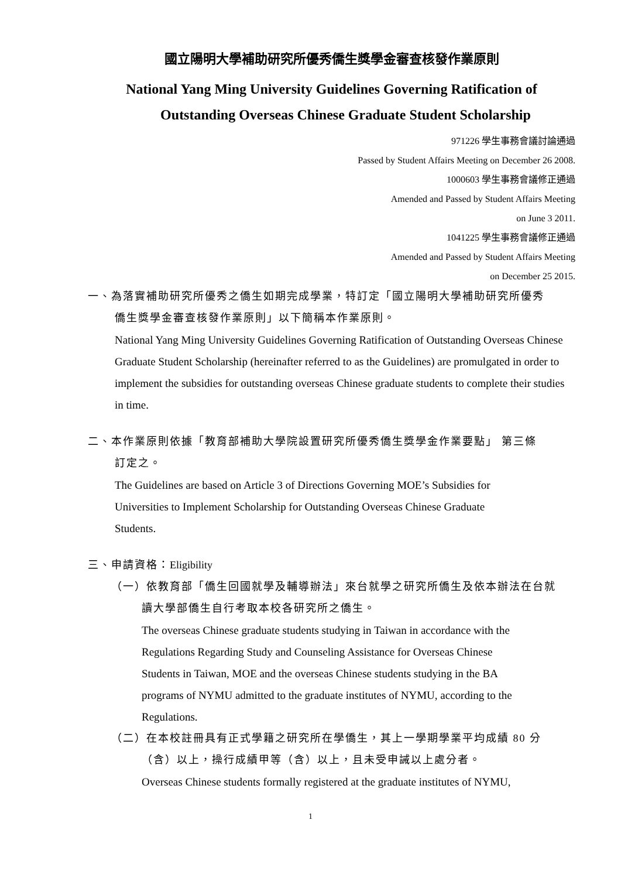國立陽明大學補助研究所優秀僑生獎學金審查核發作業原則
National Yang Ming University Guidelines Governing Ratification of
Outstanding Overseas Chinese Graduate Student Scholarship
971226 學生事務會議討論通過
Passed by Student Affairs Meeting on December 26 2008.
1000603 學生事務會議修正通過
Amended and Passed by Student Affairs Meeting
on June 3 2011.
1041225 學生事務會議修正通過
Amended and Passed by Student Affairs Meeting
on December 25 2015.
一、為落實補助研究所優秀之僑生如期完成學業，特訂定「國立陽明大學補助研究所優秀
僑生獎學金審查核發作業原則」以下簡稱本作業原則。
National Yang Ming University Guidelines Governing Ratification of Outstanding Overseas Chinese Graduate Student Scholarship (hereinafter referred to as the Guidelines) are promulgated in order to implement the subsidies for outstanding overseas Chinese graduate students to complete their studies in time.
二、本作業原則依據「教育部補助大學院設置研究所優秀僑生獎學金作業要點」 第三條
訂定之。
The Guidelines are based on Article 3 of Directions Governing MOE’s Subsidies for
Universities to Implement Scholarship for Outstanding Overseas Chinese Graduate
Students.
三、申請資格：Eligibility
（一）依教育部「僑生回國就學及輔導辦法」來台就學之研究所僑生及依本辦法在台就
讀大學部僑生自行考取本校各研究所之僑生。
The overseas Chinese graduate students studying in Taiwan in accordance with the
Regulations Regarding Study and Counseling Assistance for Overseas Chinese
Students in Taiwan, MOE and the overseas Chinese students studying in the BA
programs of NYMU admitted to the graduate institutes of NYMU, according to the
Regulations.
（二）在本校註冊具有正式學籍之研究所在學僑生，其上一學期學業平均成績 80 分
（含）以上，操行成績甲等（含）以上，且未受申誡以上處分者。
Overseas Chinese students formally registered at the graduate institutes of NYMU,
1